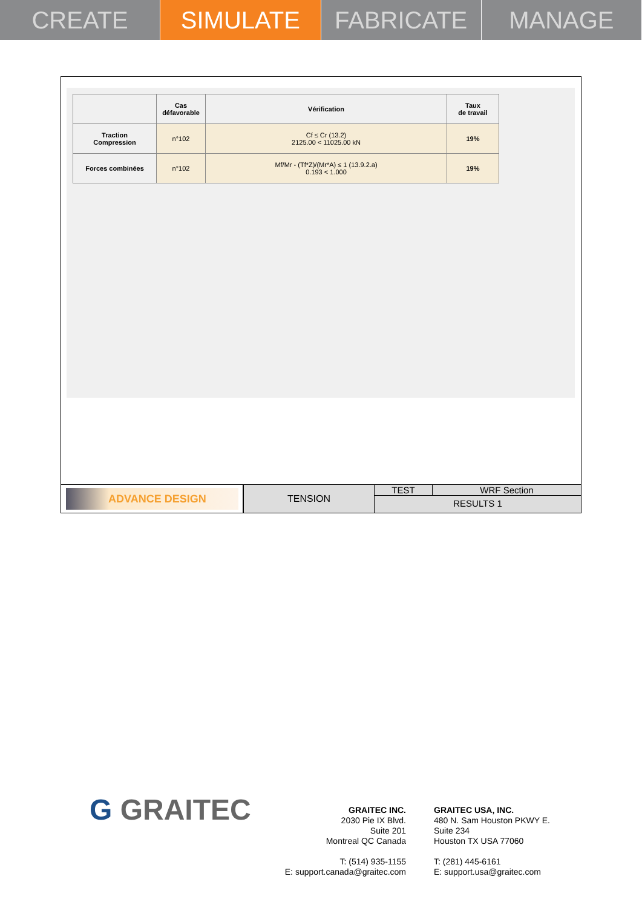CREATE SIMULATE FABRICATE MANAGE
| | Cas défavorable | Vérification | Taux de travail |
| --- | --- | --- | --- |
| Traction Compression | n°102 | Cf ≤ Cr (13.2) 2125.00 < 11025.00 kN | 19% |
| Forces combinées | n°102 | Mf/Mr - (Tf*Z)/(Mr*A) ≤ 1 (13.9.2.a) 0.193 < 1.000 | 19% |
ADVANCE DESIGN
TENSION
TEST WRF Section
RESULTS 1
G GRAITEC
GRAITEC INC.
2030 Pie IX Blvd.
Suite 201
Montreal QC Canada
T: (514) 935-1155
E: support.canada@graitec.com
GRAITEC USA, INC.
480 N. Sam Houston PKWY E.
Suite 234
Houston TX USA 77060
T: (281) 445-6161
E: support.usa@graitec.com